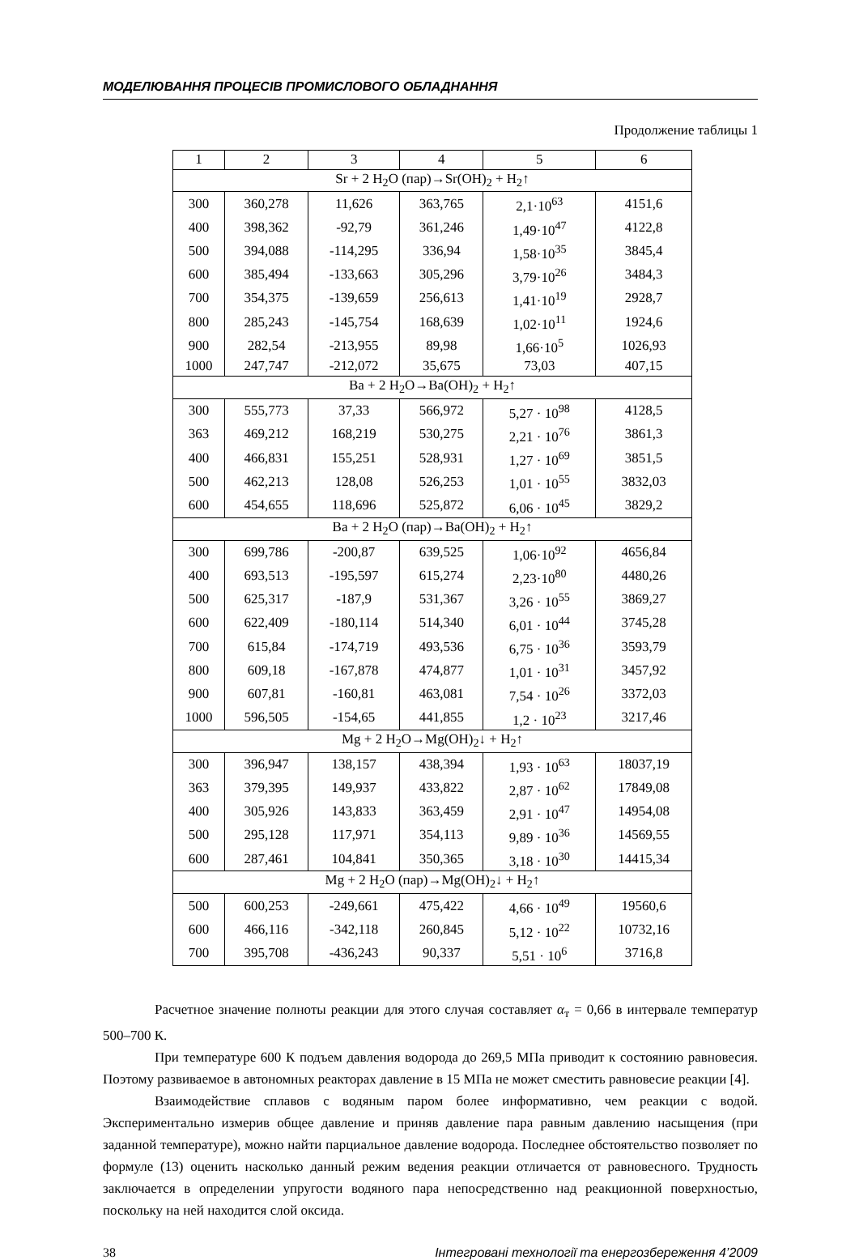МОДЕЛЮВАННЯ ПРОЦЕСІВ ПРОМИСЛОВОГО ОБЛАДНАННЯ
Продолжение таблицы 1
| 1 | 2 | 3 | 4 | 5 | 6 |
| --- | --- | --- | --- | --- | --- |
| Sr + 2 H<sub>2</sub>O (пар)→Sr(OH)<sub>2</sub> + H<sub>2</sub>↑ | | | | | |
| 300 | 360,278 | 11,626 | 363,765 | 2,1·10<sup>63</sup> | 4151,6 |
| 400 | 398,362 | -92,79 | 361,246 | 1,49·10<sup>47</sup> | 4122,8 |
| 500 | 394,088 | -114,295 | 336,94 | 1,58·10<sup>35</sup> | 3845,4 |
| 600 | 385,494 | -133,663 | 305,296 | 3,79·10<sup>26</sup> | 3484,3 |
| 700 | 354,375 | -139,659 | 256,613 | 1,41·10<sup>19</sup> | 2928,7 |
| 800 | 285,243 | -145,754 | 168,639 | 1,02·10<sup>11</sup> | 1924,6 |
| 900 | 282,54 | -213,955 | 89,98 | 1,66·10<sup>5</sup> | 1026,93 |
| 1000 | 247,747 | -212,072 | 35,675 | 73,03 | 407,15 |
| Ba + 2 H<sub>2</sub>O→Ba(OH)<sub>2</sub> + H<sub>2</sub>↑ | | | | | |
| 300 | 555,773 | 37,33 | 566,972 | 5,27 · 10<sup>98</sup> | 4128,5 |
| 363 | 469,212 | 168,219 | 530,275 | 2,21 · 10<sup>76</sup> | 3861,3 |
| 400 | 466,831 | 155,251 | 528,931 | 1,27 · 10<sup>69</sup> | 3851,5 |
| 500 | 462,213 | 128,08 | 526,253 | 1,01 · 10<sup>55</sup> | 3832,03 |
| 600 | 454,655 | 118,696 | 525,872 | 6,06 · 10<sup>45</sup> | 3829,2 |
| Ba + 2 H<sub>2</sub>O (пар)→Ba(OH)<sub>2</sub> + H<sub>2</sub>↑ | | | | | |
| 300 | 699,786 | -200,87 | 639,525 | 1,06·10<sup>92</sup> | 4656,84 |
| 400 | 693,513 | -195,597 | 615,274 | 2,23·10<sup>80</sup> | 4480,26 |
| 500 | 625,317 | -187,9 | 531,367 | 3,26 · 10<sup>55</sup> | 3869,27 |
| 600 | 622,409 | -180,114 | 514,340 | 6,01 · 10<sup>44</sup> | 3745,28 |
| 700 | 615,84 | -174,719 | 493,536 | 6,75 · 10<sup>36</sup> | 3593,79 |
| 800 | 609,18 | -167,878 | 474,877 | 1,01 · 10<sup>31</sup> | 3457,92 |
| 900 | 607,81 | -160,81 | 463,081 | 7,54 · 10<sup>26</sup> | 3372,03 |
| 1000 | 596,505 | -154,65 | 441,855 | 1,2 · 10<sup>23</sup> | 3217,46 |
| Mg + 2 H<sub>2</sub>O→Mg(OH)<sub>2</sub>↓ + H<sub>2</sub>↑ | | | | | |
| 300 | 396,947 | 138,157 | 438,394 | 1,93 · 10<sup>63</sup> | 18037,19 |
| 363 | 379,395 | 149,937 | 433,822 | 2,87 · 10<sup>62</sup> | 17849,08 |
| 400 | 305,926 | 143,833 | 363,459 | 2,91 · 10<sup>47</sup> | 14954,08 |
| 500 | 295,128 | 117,971 | 354,113 | 9,89 · 10<sup>36</sup> | 14569,55 |
| 600 | 287,461 | 104,841 | 350,365 | 3,18 · 10<sup>30</sup> | 14415,34 |
| Mg + 2 H<sub>2</sub>O (пар)→Mg(OH)<sub>2</sub>↓ + H<sub>2</sub>↑ | | | | | |
| 500 | 600,253 | -249,661 | 475,422 | 4,66 · 10<sup>49</sup> | 19560,6 |
| 600 | 466,116 | -342,118 | 260,845 | 5,12 · 10<sup>22</sup> | 10732,16 |
| 700 | 395,708 | -436,243 | 90,337 | 5,51 · 10<sup>6</sup> | 3716,8 |
Расчетное значение полноты реакции для этого случая составляет α<sub>т</sub> = 0,66 в интервале температур 500–700 К.
При температуре 600 К подъем давления водорода до 269,5 МПа приводит к состоянию равновесия. Поэтому развиваемое в автономных реакторах давление в 15 МПа не может сместить равновесие реакции [4].
Взаимодействие сплавов с водяным паром более информативно, чем реакции с водой. Экспериментально измерив общее давление и приняв давление пара равным давлению насыщения (при заданной температуре), можно найти парциальное давление водорода. Последнее обстоятельство позволяет по формуле (13) оценить насколько данный режим ведения реакции отличается от равновесного. Трудность заключается в определении упругости водяного пара непосредственно над реакционной поверхностью, поскольку на ней находится слой оксида.
38 Інтегровані технології та енергозбереження 4’2009